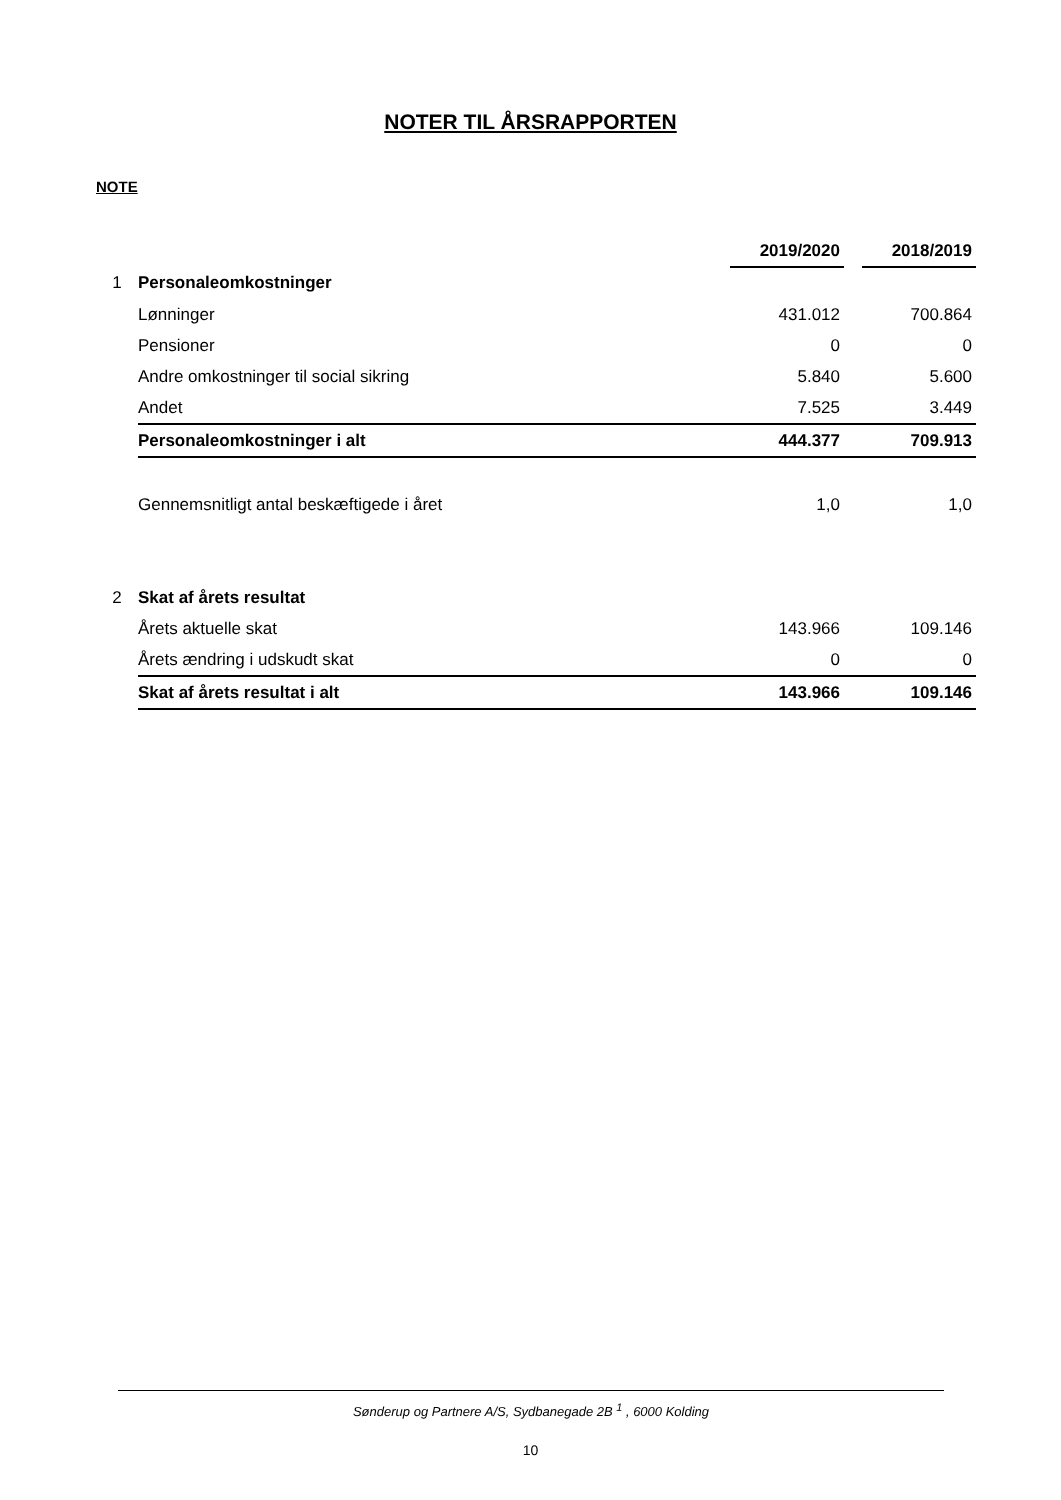NOTER TIL ÅRSRAPPORTEN
NOTE
| | | 2019/2020 | | 2018/2019 |
| --- | --- | --- | --- | --- |
| 1 | Personaleomkostninger | | | |
| | Lønninger | 431.012 | | 700.864 |
| | Pensioner | 0 | | 0 |
| | Andre omkostninger til social sikring | 5.840 | | 5.600 |
| | Andet | 7.525 | | 3.449 |
| | Personaleomkostninger i alt | 444.377 | | 709.913 |
| | Gennemsnitligt antal beskæftigede i året | 1,0 | | 1,0 |
| 2 | Skat af årets resultat | | | |
| | Årets aktuelle skat | 143.966 | | 109.146 |
| | Årets ændring i udskudt skat | 0 | | 0 |
| | Skat af årets resultat i alt | 143.966 | | 109.146 |
Sønderup og Partnere A/S, Sydbanegade 2B <sup>1</sup> , 6000 Kolding
10